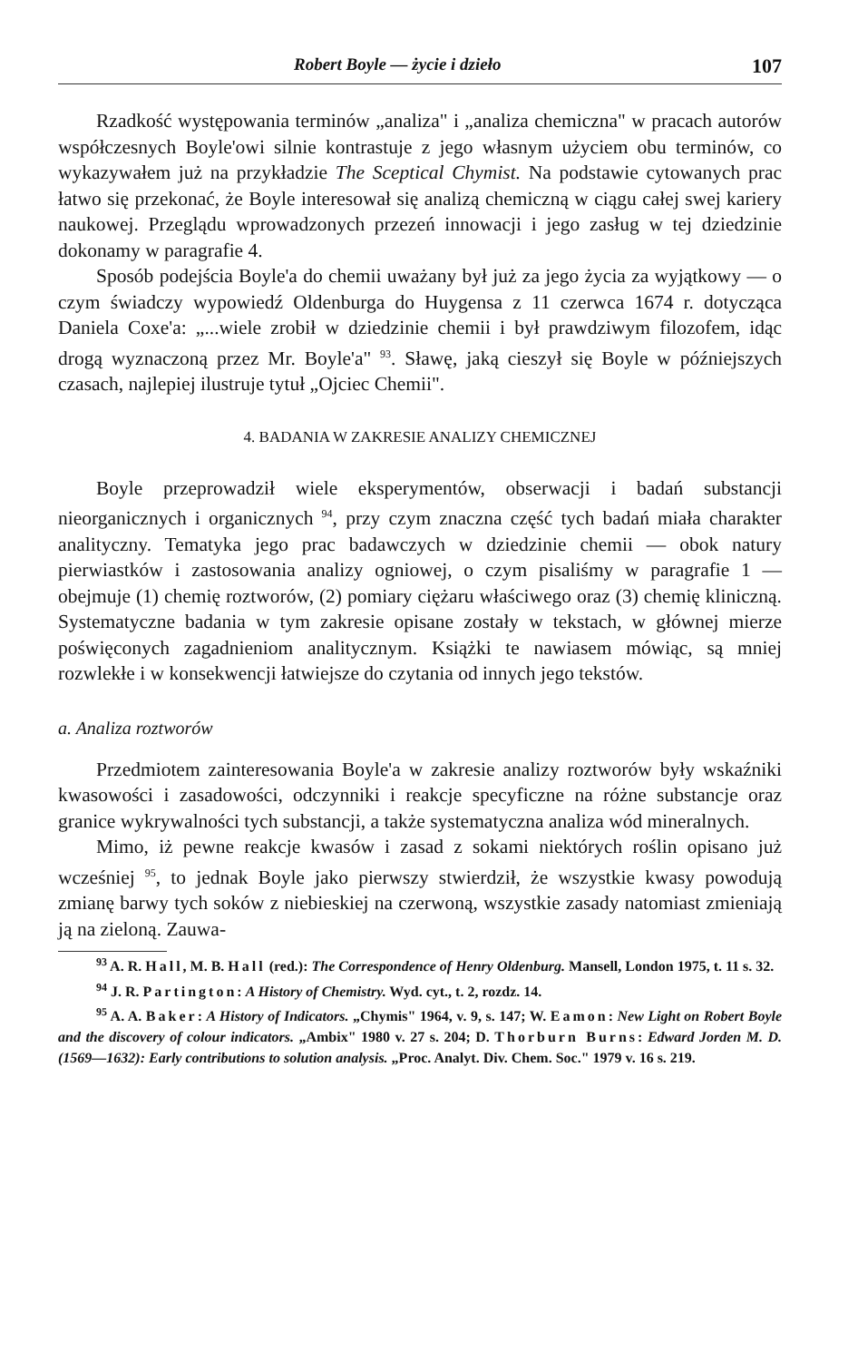Robert Boyle — życie i dzieło 107
Rzadkość występowania terminów „analiza" i „analiza chemiczna" w pracach autorów współczesnych Boyle'owi silnie kontrastuje z jego własnym użyciem obu terminów, co wykazywałem już na przykładzie The Sceptical Chymist. Na podstawie cytowanych prac łatwo się przekonać, że Boyle interesował się analizą chemiczną w ciągu całej swej kariery naukowej. Przeglądu wprowadzonych przezeń innowacji i jego zasług w tej dziedzinie dokonamy w paragrafie 4.
Sposób podejścia Boyle'a do chemii uważany był już za jego życia za wyjątkowy — o czym świadczy wypowiedź Oldenburga do Huygensa z 11 czerwca 1674 r. dotycząca Daniela Coxe'a: „...wiele zrobił w dziedzinie chemii i był prawdziwym filozofem, idąc drogą wyznaczoną przez Mr. Boyle'a" <sup>93</sup>. Sławę, jaką cieszył się Boyle w późniejszych czasach, najlepiej ilustruje tytuł „Ojciec Chemii".
4. BADANIA W ZAKRESIE ANALIZY CHEMICZNEJ
Boyle przeprowadził wiele eksperymentów, obserwacji i badań substancji nieorganicznych i organicznych <sup>94</sup>, przy czym znaczna część tych badań miała charakter analityczny. Tematyka jego prac badawczych w dziedzinie chemii — obok natury pierwiastków i zastosowania analizy ogniowej, o czym pisaliśmy w paragrafie 1 — obejmuje (1) chemię roztworów, (2) pomiary ciężaru właściwego oraz (3) chemię kliniczną. Systematyczne badania w tym zakresie opisane zostały w tekstach, w głównej mierze poświęconych zagadnieniom analitycznym. Książki te nawiasem mówiąc, są mniej rozwlekłe i w konsekwencji łatwiejsze do czytania od innych jego tekstów.
a. Analiza roztworów
Przedmiotem zainteresowania Boyle'a w zakresie analizy roztworów były wskaźniki kwasowości i zasadowości, odczynniki i reakcje specyficzne na różne substancje oraz granice wykrywalności tych substancji, a także systematyczna analiza wód mineralnych.
Mimo, iż pewne reakcje kwasów i zasad z sokami niektórych roślin opisano już wcześniej <sup>95</sup>, to jednak Boyle jako pierwszy stwierdził, że wszystkie kwasy powodują zmianę barwy tych soków z niebieskiej na czerwoną, wszystkie zasady natomiast zmieniają ją na zieloną. Zauwa-
<sup>93</sup> A. R. Hall, M. B. Hall (red.): The Correspondence of Henry Oldenburg. Mansell, London 1975, t. 11 s. 32.
<sup>94</sup> J. R. Partington: A History of Chemistry. Wyd. cyt., t. 2, rozdz. 14.
<sup>95</sup> A. A. Baker: A History of Indicators. „Chymis" 1964, v. 9, s. 147; W. Eamon: New Light on Robert Boyle and the discovery of colour indicators. „Ambix" 1980 v. 27 s. 204; D. Thorburn Burns: Edward Jorden M. D. (1569—1632): Early contributions to solution analysis. „Proc. Analyt. Div. Chem. Soc." 1979 v. 16 s. 219.